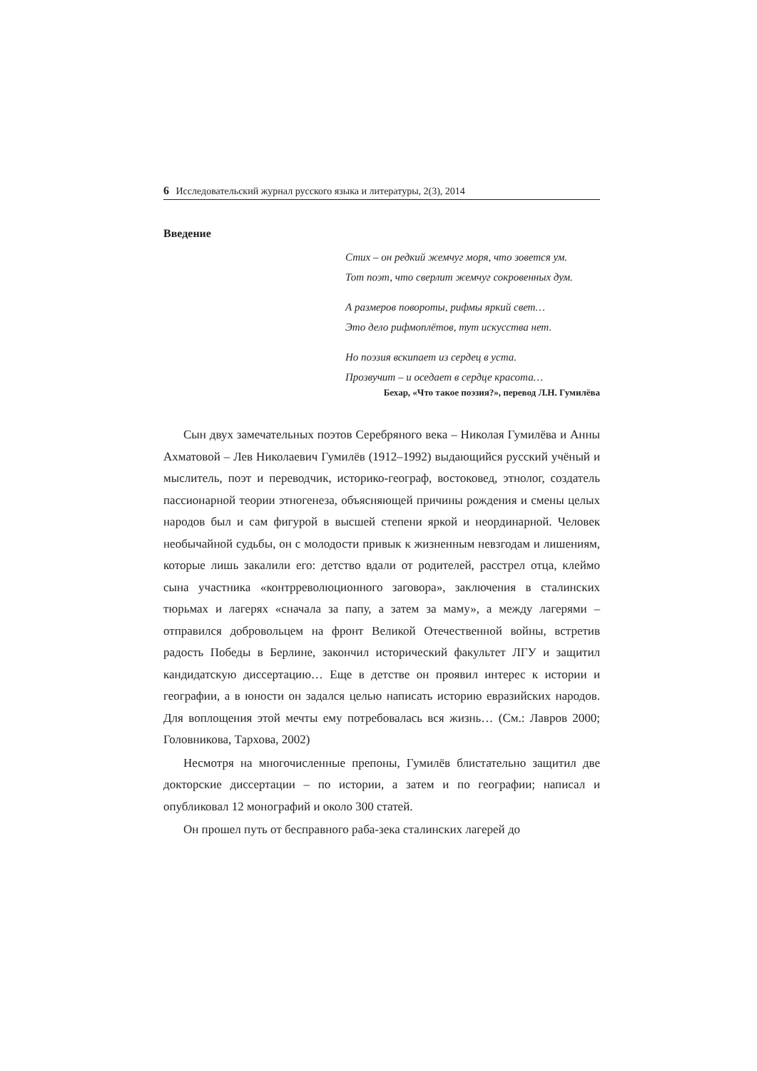6 Исследовательский журнал русского языка и литературы, 2(3), 2014
Введение
Стих – он редкий жемчуг моря, что зовется ум.
Тот поэт, что сверлит жемчуг сокровенных дум.
А размеров повороты, рифмы яркий свет…
Это дело рифмоплётов, тут искусства нет.
Но поэзия вскипает из сердец в уста.
Прозвучит – и оседает в сердце красота…
Бехар, «Что такое поэзия?», перевод Л.Н. Гумилёва
Сын двух замечательных поэтов Серебряного века – Николая Гумилёва и Анны Ахматовой – Лев Николаевич Гумилёв (1912–1992) выдающийся русский учёный и мыслитель, поэт и переводчик, историко-географ, востоковед, этнолог, создатель пассионарной теории этногенеза, объясняющей причины рождения и смены целых народов был и сам фигурой в высшей степени яркой и неординарной. Человек необычайной судьбы, он с молодости привык к жизненным невзгодам и лишениям, которые лишь закалили его: детство вдали от родителей, расстрел отца, клеймо сына участника «контрреволюционного заговора», заключения в сталинских тюрьмах и лагерях «сначала за папу, а затем за маму», а между лагерями – отправился добровольцем на фронт Великой Отечественной войны, встретив радость Победы в Берлине, закончил исторический факультет ЛГУ и защитил кандидатскую диссертацию… Еще в детстве он проявил интерес к истории и географии, а в юности он задался целью написать историю евразийских народов. Для воплощения этой мечты ему потребовалась вся жизнь… (См.: Лавров 2000; Головникова, Тархова, 2002)
Несмотря на многочисленные препоны, Гумилёв блистательно защитил две докторские диссертации – по истории, а затем и по географии; написал и опубликовал 12 монографий и около 300 статей.
Он прошел путь от бесправного раба-зека сталинских лагерей до